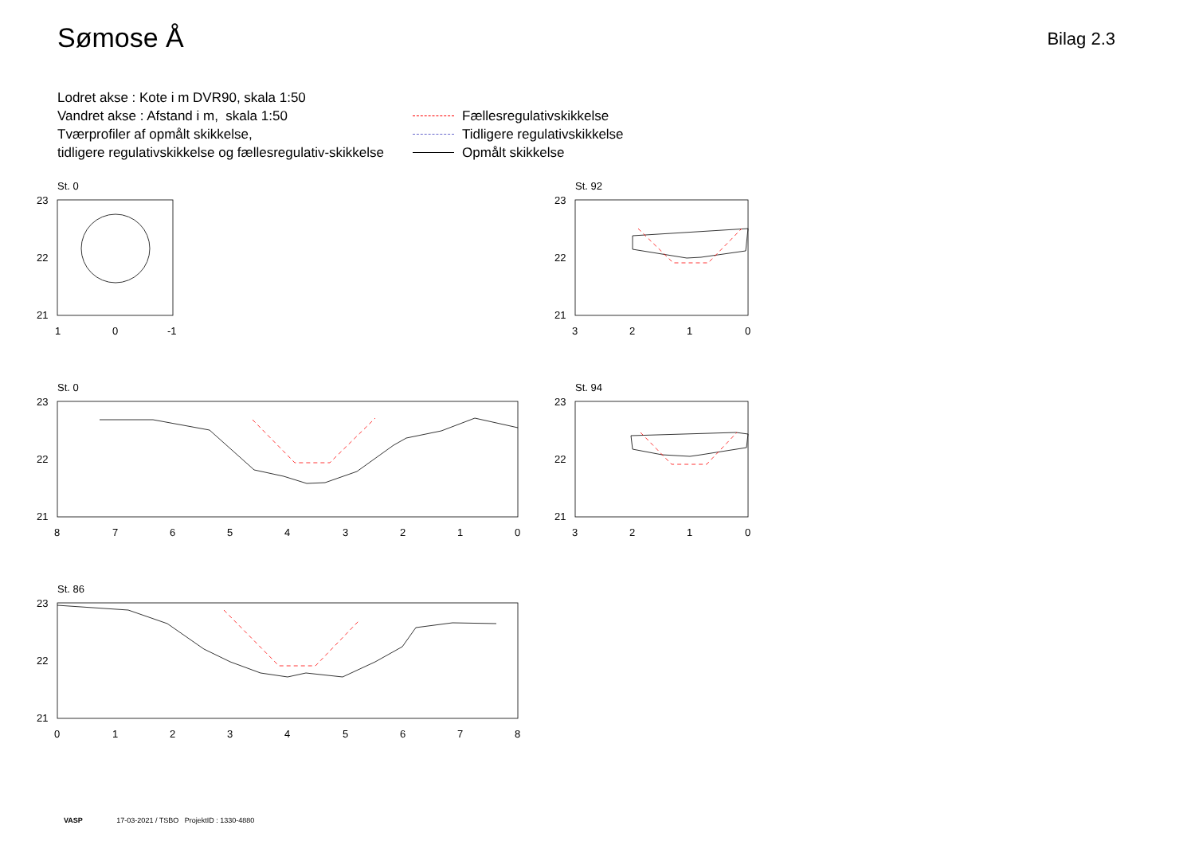Sømose Å
Bilag 2.3
Lodret akse : Kote i m DVR90, skala 1:50
Vandret akse : Afstand i m, skala 1:50
Tværprofiler af opmålt skikkelse,
tidligere regulativskikkelse og fællesregulativ-skikkelse
Fællesregulativskikkelse
Tidligere regulativskikkelse
Opmålt skikkelse
St. 0
St. 92
St. 0
St. 94
St. 86
23
22
21
1
0
-1
23
22
21
3
2
1
0
23
22
21
8
7
6
5
4
3
2
1
0
23
22
21
3
2
1
0
23
22
21
0
1
2
3
4
5
6
7
8
VASP 17-03-2021 / TSBO ProjektID : 1330-4880